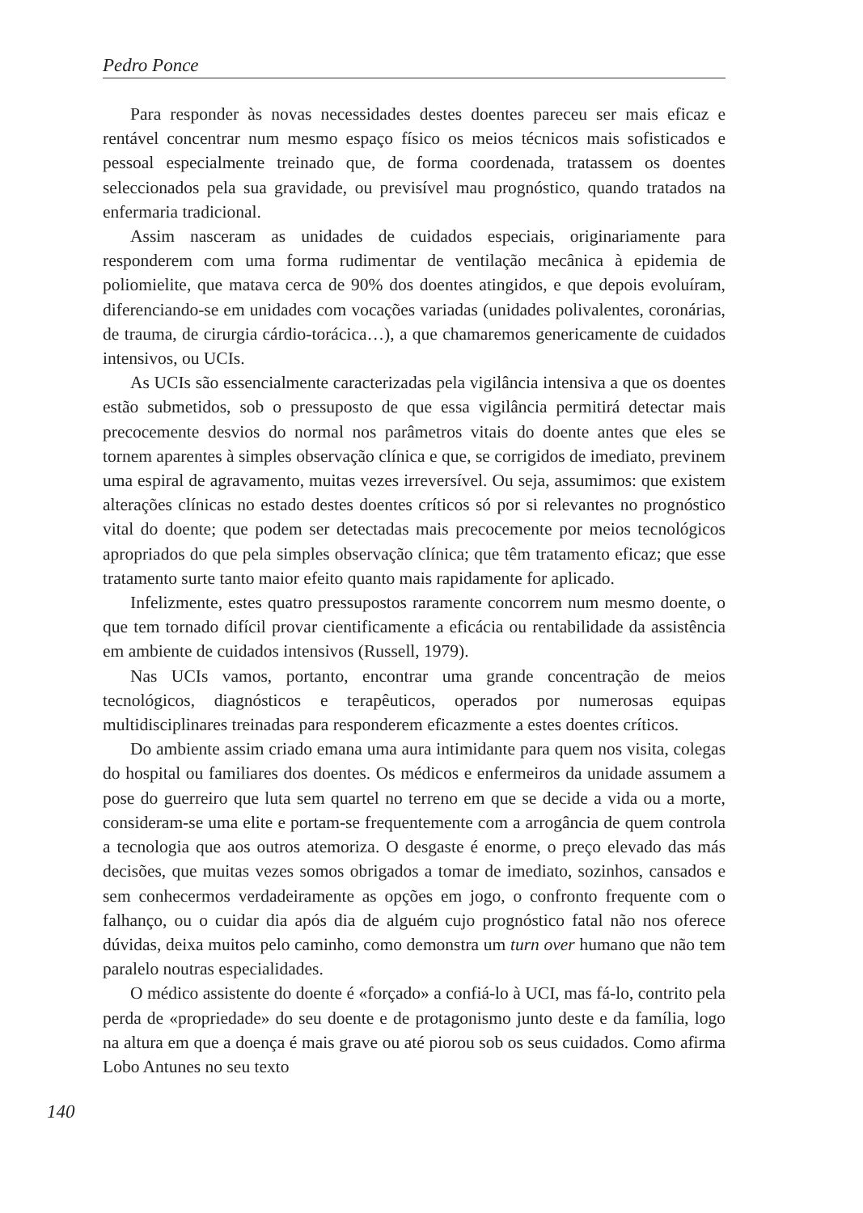Pedro Ponce
Para responder às novas necessidades destes doentes pareceu ser mais eficaz e rentável concentrar num mesmo espaço físico os meios técnicos mais sofisticados e pessoal especialmente treinado que, de forma coordenada, tratassem os doentes seleccionados pela sua gravidade, ou previsível mau prognóstico, quando tratados na enfermaria tradicional.
Assim nasceram as unidades de cuidados especiais, originariamente para responderem com uma forma rudimentar de ventilação mecânica à epidemia de poliomielite, que matava cerca de 90% dos doentes atingidos, e que depois evoluíram, diferenciando-se em unidades com vocações variadas (unidades polivalentes, coronárias, de trauma, de cirurgia cárdio-torácica…), a que chamaremos genericamente de cuidados intensivos, ou UCIs.
As UCIs são essencialmente caracterizadas pela vigilância intensiva a que os doentes estão submetidos, sob o pressuposto de que essa vigilância permitirá detectar mais precocemente desvios do normal nos parâmetros vitais do doente antes que eles se tornem aparentes à simples observação clínica e que, se corrigidos de imediato, previnem uma espiral de agravamento, muitas vezes irreversível. Ou seja, assumimos: que existem alterações clínicas no estado destes doentes críticos só por si relevantes no prognóstico vital do doente; que podem ser detectadas mais precocemente por meios tecnológicos apropriados do que pela simples observação clínica; que têm tratamento eficaz; que esse tratamento surte tanto maior efeito quanto mais rapidamente for aplicado.
Infelizmente, estes quatro pressupostos raramente concorrem num mesmo doente, o que tem tornado difícil provar cientificamente a eficácia ou rentabilidade da assistência em ambiente de cuidados intensivos (Russell, 1979).
Nas UCIs vamos, portanto, encontrar uma grande concentração de meios tecnológicos, diagnósticos e terapêuticos, operados por numerosas equipas multidisciplinares treinadas para responderem eficazmente a estes doentes críticos.
Do ambiente assim criado emana uma aura intimidante para quem nos visita, colegas do hospital ou familiares dos doentes. Os médicos e enfermeiros da unidade assumem a pose do guerreiro que luta sem quartel no terreno em que se decide a vida ou a morte, consideram-se uma elite e portam-se frequentemente com a arrogância de quem controla a tecnologia que aos outros atemoriza. O desgaste é enorme, o preço elevado das más decisões, que muitas vezes somos obrigados a tomar de imediato, sozinhos, cansados e sem conhecermos verdadeiramente as opções em jogo, o confronto frequente com o falhanço, ou o cuidar dia após dia de alguém cujo prognóstico fatal não nos oferece dúvidas, deixa muitos pelo caminho, como demonstra um turn over humano que não tem paralelo noutras especialidades.
O médico assistente do doente é «forçado» a confiá-lo à UCI, mas fá-lo, contrito pela perda de «propriedade» do seu doente e de protagonismo junto deste e da família, logo na altura em que a doença é mais grave ou até piorou sob os seus cuidados. Como afirma Lobo Antunes no seu texto
140